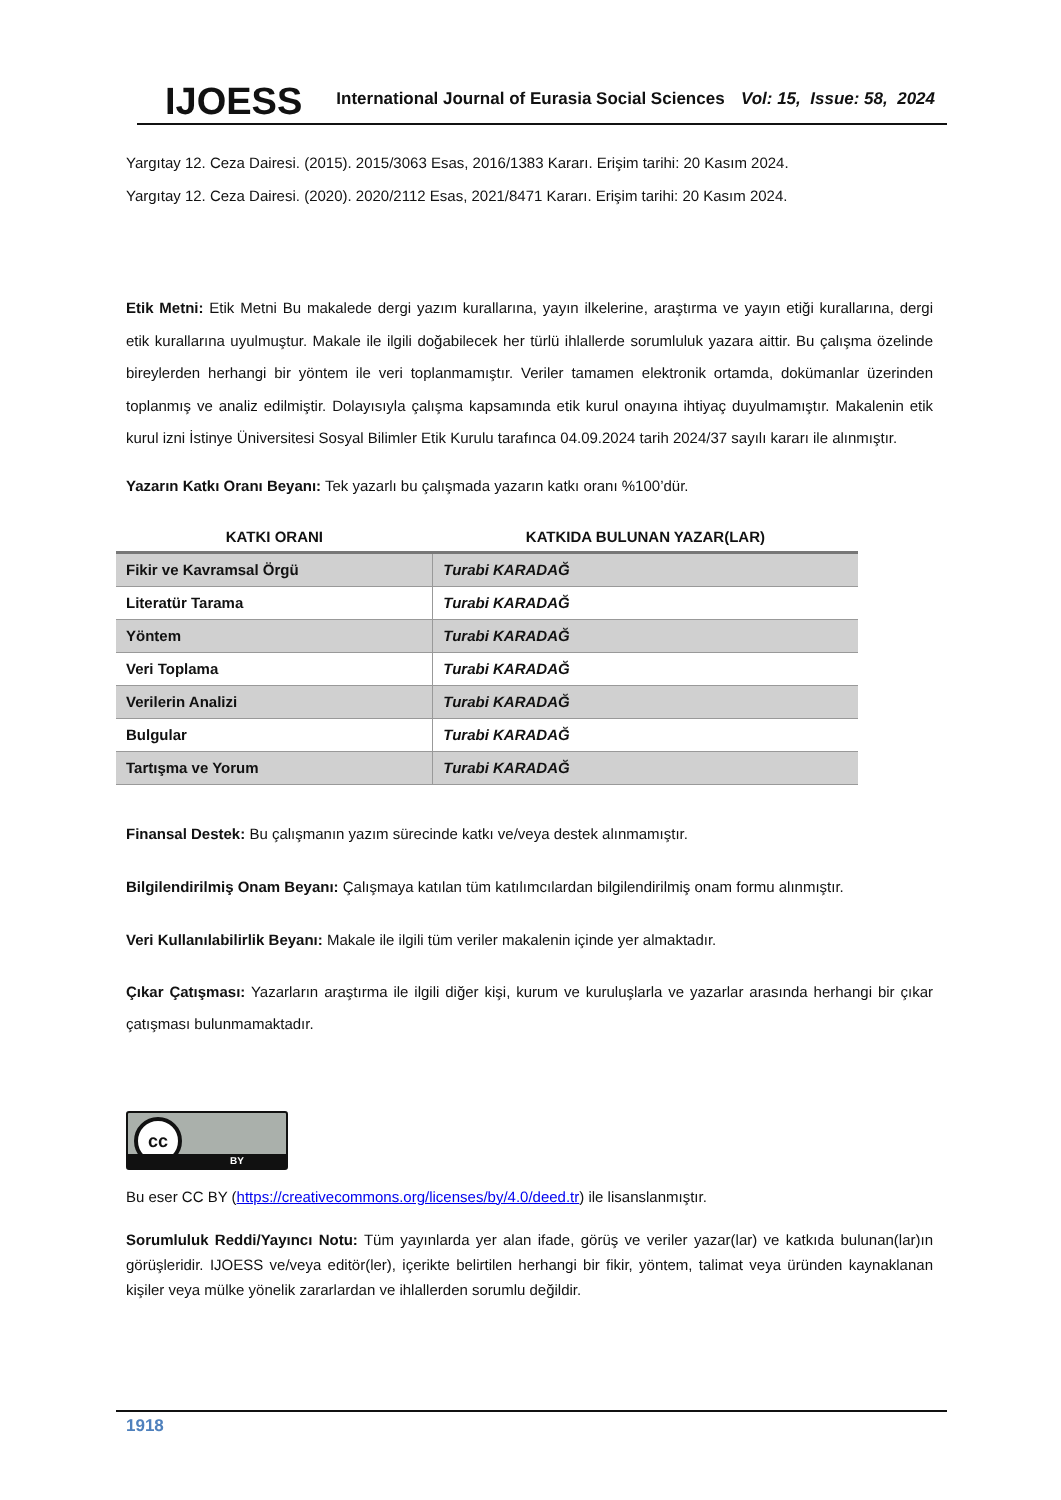IJOESS International Journal of Eurasia Social Sciences Vol: 15, Issue: 58, 2024
Yargıtay 12. Ceza Dairesi. (2015). 2015/3063 Esas, 2016/1383 Kararı. Erişim tarihi: 20 Kasım 2024.
Yargıtay 12. Ceza Dairesi. (2020). 2020/2112 Esas, 2021/8471 Kararı. Erişim tarihi: 20 Kasım 2024.
Etik Metni: Etik Metni Bu makalede dergi yazım kurallarına, yayın ilkelerine, araştırma ve yayın etiği kurallarına, dergi etik kurallarına uyulmuştur. Makale ile ilgili doğabilecek her türlü ihlallerde sorumluluk yazara aittir. Bu çalışma özelinde bireylerden herhangi bir yöntem ile veri toplanmamıştır. Veriler tamamen elektronik ortamda, dokümanlar üzerinden toplanmış ve analiz edilmiştir. Dolayısıyla çalışma kapsamında etik kurul onayına ihtiyaç duyulmamıştır. Makalenin etik kurul izni İstinye Üniversitesi Sosyal Bilimler Etik Kurulu tarafınca 04.09.2024 tarih 2024/37 sayılı kararı ile alınmıştır.
Yazarın Katkı Oranı Beyanı: Tek yazarlı bu çalışmada yazarın katkı oranı %100’dür.
| KATKI ORANI | KATKIDA BULUNAN YAZAR(LAR) |
| --- | --- |
| Fikir ve Kavramsal Örgü | Turabi KARADAĞ |
| Literatür Tarama | Turabi KARADAĞ |
| Yöntem | Turabi KARADAĞ |
| Veri Toplama | Turabi KARADAĞ |
| Verilerin Analizi | Turabi KARADAĞ |
| Bulgular | Turabi KARADAĞ |
| Tartışma ve Yorum | Turabi KARADAĞ |
Finansal Destek: Bu çalışmanın yazım sürecinde katkı ve/veya destek alınmamıştır.
Bilgilendirilmiş Onam Beyanı: Çalışmaya katılan tüm katılımcılardan bilgilendirilmiş onam formu alınmıştır.
Veri Kullanılabilirlik Beyanı: Makale ile ilgili tüm veriler makalenin içinde yer almaktadır.
Çıkar Çatışması: Yazarların araştırma ile ilgili diğer kişi, kurum ve kuruluşlarla ve yazarlar arasında herhangi bir çıkar çatışması bulunmamaktadır.
cc
BY
Bu eser CC BY (https://creativecommons.org/licenses/by/4.0/deed.tr) ile lisanslanmıştır.
Sorumluluk Reddi/Yayıncı Notu: Tüm yayınlarda yer alan ifade, görüş ve veriler yazar(lar) ve katkıda bulunan(lar)ın görüşleridir. IJOESS ve/veya editör(ler), içerikte belirtilen herhangi bir fikir, yöntem, talimat veya üründen kaynaklanan kişiler veya mülke yönelik zararlardan ve ihlallerden sorumlu değildir.
1918